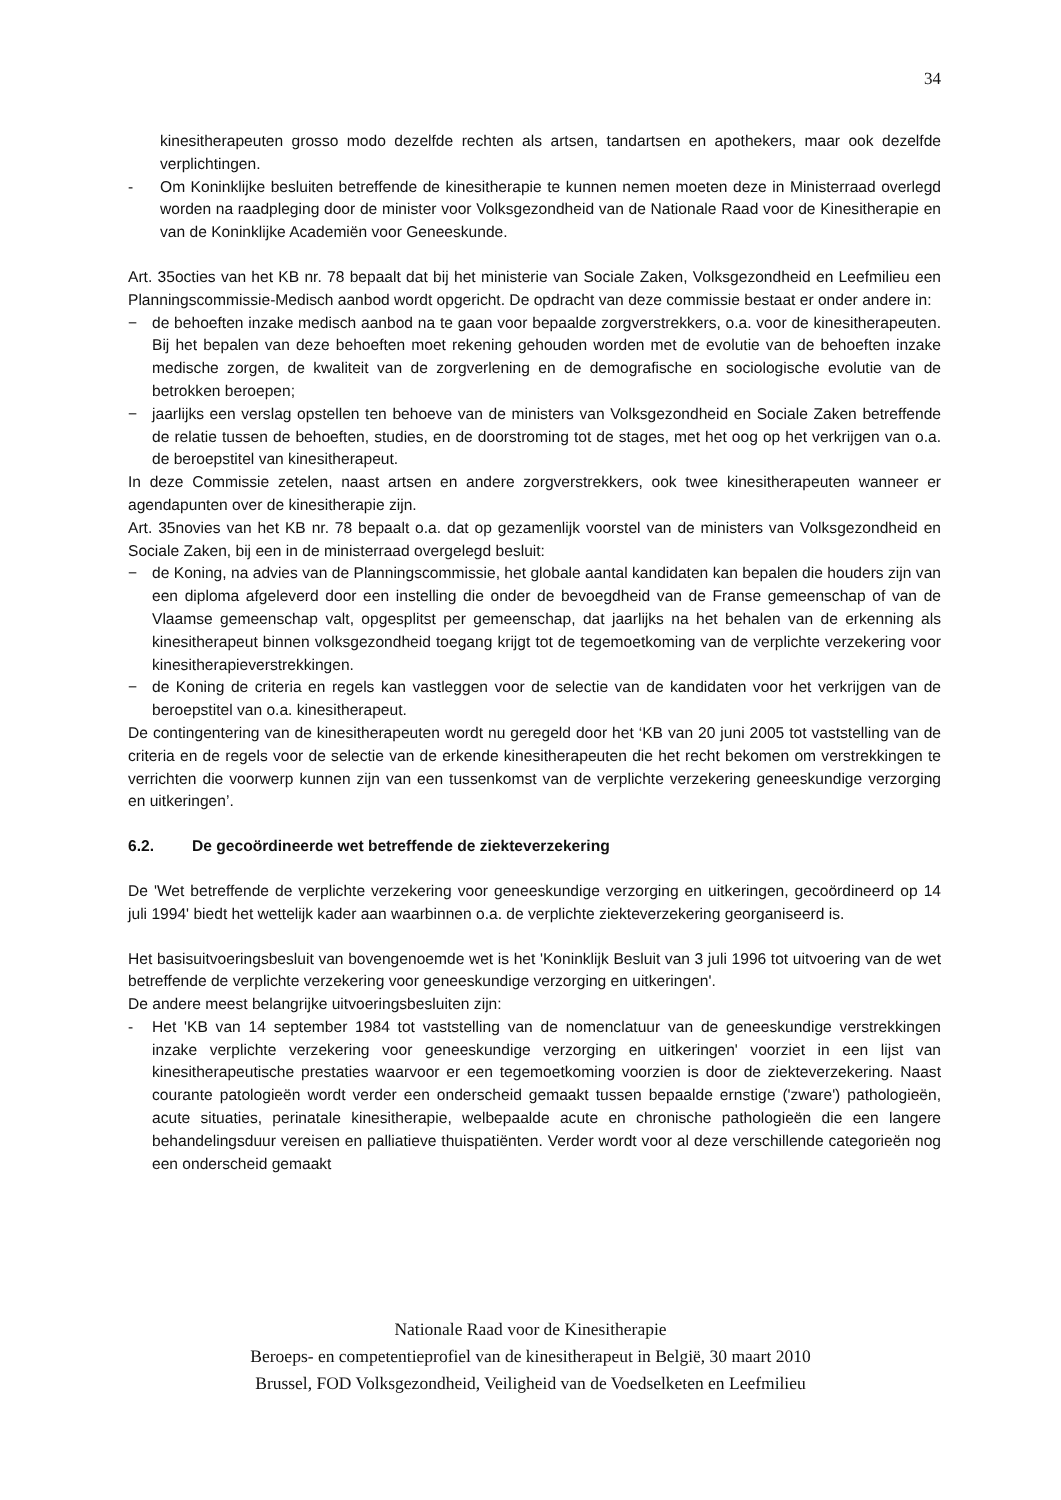34
kinesitherapeuten grosso modo dezelfde rechten als artsen, tandartsen en apothekers, maar ook dezelfde verplichtingen.
- Om Koninklijke besluiten betreffende de kinesitherapie te kunnen nemen moeten deze in Ministerraad overlegd worden na raadpleging door de minister voor Volksgezondheid van de Nationale Raad voor de Kinesitherapie en van de Koninklijke Academiën voor Geneeskunde.
Art. 35octies van het KB nr. 78 bepaalt dat bij het ministerie van Sociale Zaken, Volksgezondheid en Leefmilieu een Planningscommissie-Medisch aanbod wordt opgericht. De opdracht van deze commissie bestaat er onder andere in:
− de behoeften inzake medisch aanbod na te gaan voor bepaalde zorgverstrekkers, o.a. voor de kinesitherapeuten. Bij het bepalen van deze behoeften moet rekening gehouden worden met de evolutie van de behoeften inzake medische zorgen, de kwaliteit van de zorgverlening en de demografische en sociologische evolutie van de betrokken beroepen;
− jaarlijks een verslag opstellen ten behoeve van de ministers van Volksgezondheid en Sociale Zaken betreffende de relatie tussen de behoeften, studies, en de doorstroming tot de stages, met het oog op het verkrijgen van o.a. de beroepstitel van kinesitherapeut.
In deze Commissie zetelen, naast artsen en andere zorgverstrekkers, ook twee kinesitherapeuten wanneer er agendapunten over de kinesitherapie zijn.
Art. 35novies van het KB nr. 78 bepaalt o.a. dat op gezamenlijk voorstel van de ministers van Volksgezondheid en Sociale Zaken, bij een in de ministerraad overgelegd besluit:
− de Koning, na advies van de Planningscommissie, het globale aantal kandidaten kan bepalen die houders zijn van een diploma afgeleverd door een instelling die onder de bevoegdheid van de Franse gemeenschap of van de Vlaamse gemeenschap valt, opgesplitst per gemeenschap, dat jaarlijks na het behalen van de erkenning als kinesitherapeut binnen volksgezondheid toegang krijgt tot de tegemoetkoming van de verplichte verzekering voor kinesitherapieverstrekkingen.
− de Koning de criteria en regels kan vastleggen voor de selectie van de kandidaten voor het verkrijgen van de beroepstitel van o.a. kinesitherapeut.
De contingentering van de kinesitherapeuten wordt nu geregeld door het ‘KB van 20 juni 2005 tot vaststelling van de criteria en de regels voor de selectie van de erkende kinesitherapeuten die het recht bekomen om verstrekkingen te verrichten die voorwerp kunnen zijn van een tussenkomst van de verplichte verzekering geneeskundige verzorging en uitkeringen’.
6.2. De gecoördineerde wet betreffende de ziekteverzekering
De 'Wet betreffende de verplichte verzekering voor geneeskundige verzorging en uitkeringen, gecoördineerd op 14 juli 1994' biedt het wettelijk kader aan waarbinnen o.a. de verplichte ziekteverzekering georganiseerd is.
Het basisuitvoeringsbesluit van bovengenoemde wet is het 'Koninklijk Besluit van 3 juli 1996 tot uitvoering van de wet betreffende de verplichte verzekering voor geneeskundige verzorging en uitkeringen'.
De andere meest belangrijke uitvoeringsbesluiten zijn:
- Het 'KB van 14 september 1984 tot vaststelling van de nomenclatuur van de geneeskundige verstrekkingen inzake verplichte verzekering voor geneeskundige verzorging en uitkeringen' voorziet in een lijst van kinesitherapeutische prestaties waarvoor er een tegemoetkoming voorzien is door de ziekteverzekering. Naast courante patologieën wordt verder een onderscheid gemaakt tussen bepaalde ernstige ('zware') pathologieën, acute situaties, perinatale kinesitherapie, welbepaalde acute en chronische pathologieën die een langere behandelingsduur vereisen en palliatieve thuispatiënten. Verder wordt voor al deze verschillende categorieën nog een onderscheid gemaakt
Nationale Raad voor de Kinesitherapie
Beroeps- en competentieprofiel van de kinesitherapeut in België, 30 maart 2010
Brussel, FOD Volksgezondheid, Veiligheid van de Voedselketen en Leefmilieu